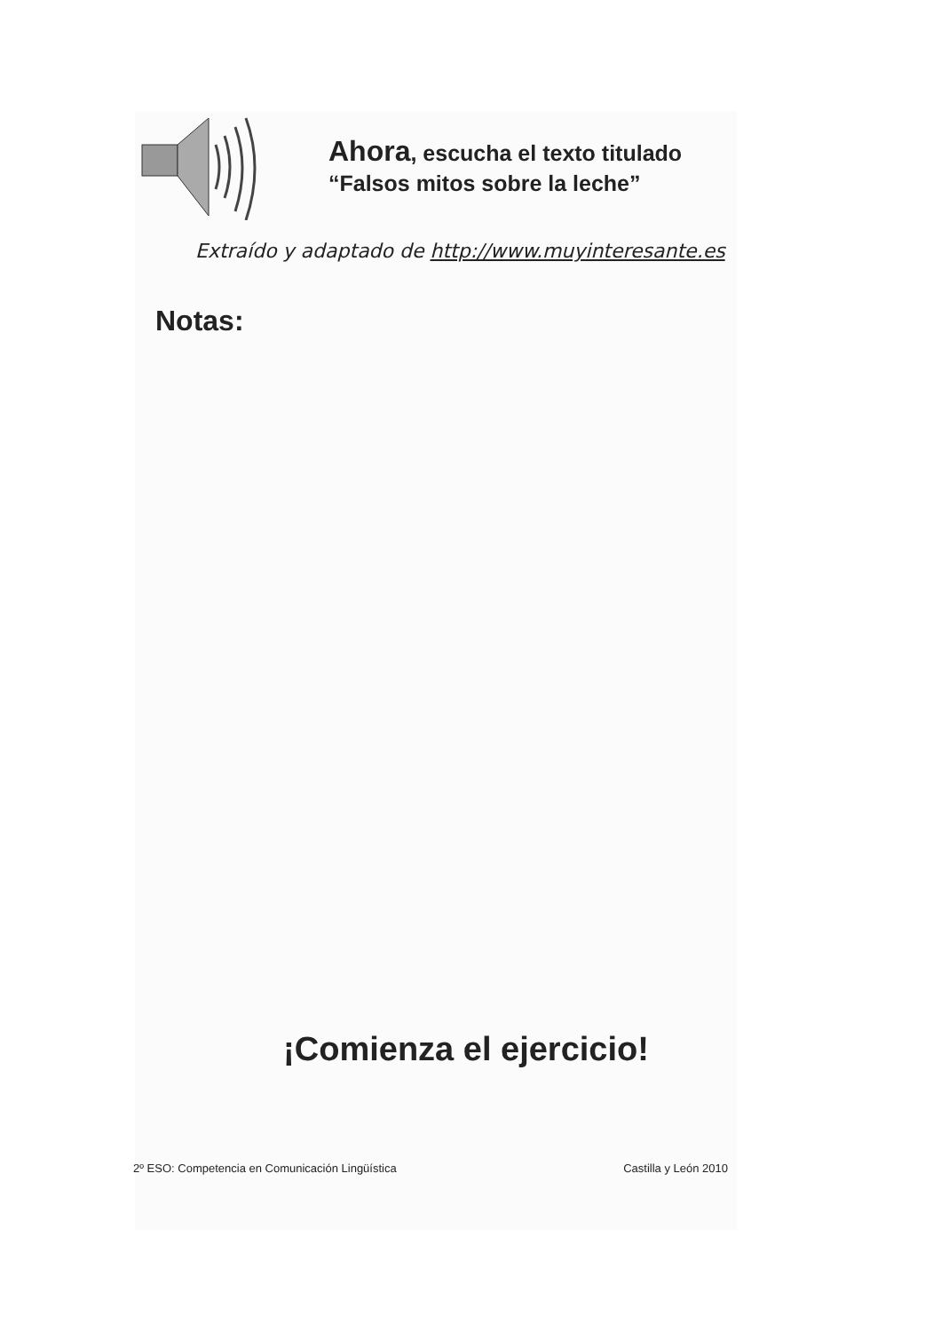Ahora, escucha el texto titulado
“Falsos mitos sobre la leche”
Extraído y adaptado de http://www.muyinteresante.es
Notas:
¡Comienza el ejercicio!
2º ESO: Competencia en Comunicación Lingüística Castilla y León 2010